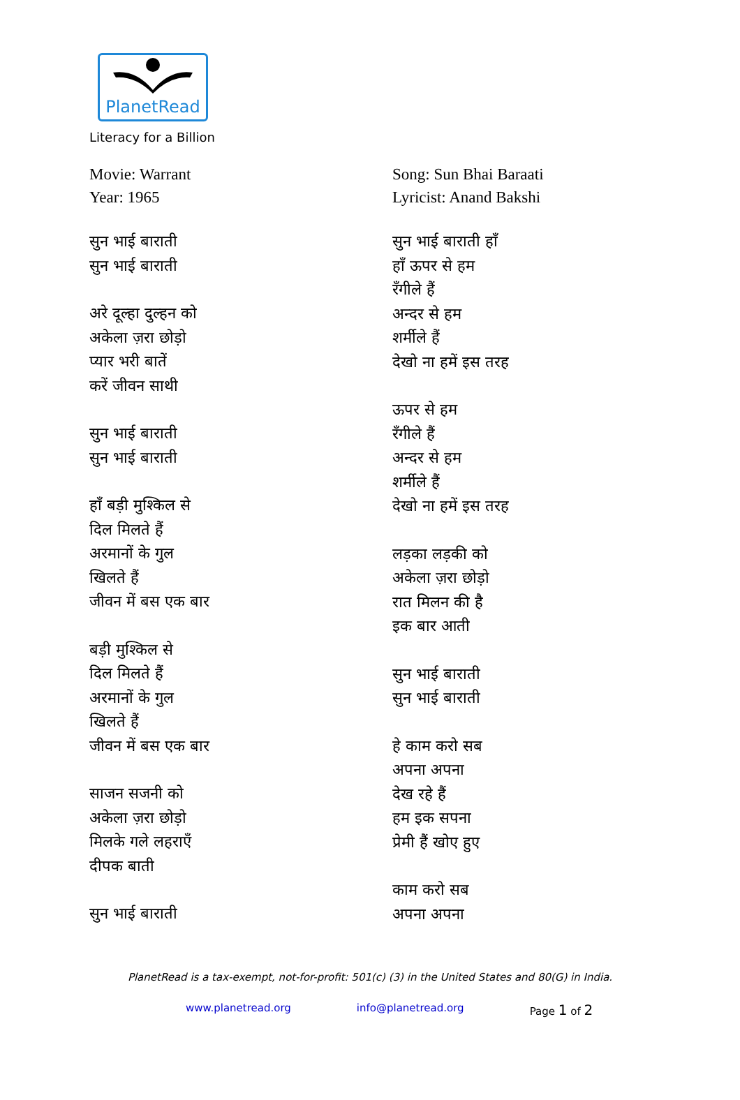PlanetRead
Literacy for a Billion
Movie: Warrant
Year: 1965
सुन भाई बाराती
सुन भाई बाराती
अरे दूल्हा दुल्हन को
अकेला ज़रा छोड़ो
प्यार भरी बातें
करें जीवन साथी
सुन भाई बाराती
सुन भाई बाराती
हाँ बड़ी मुश्किल से
दिल मिलते हैं
अरमानों के गुल
खिलते हैं
जीवन में बस एक बार
बड़ी मुश्किल से
दिल मिलते हैं
अरमानों के गुल
खिलते हैं
जीवन में बस एक बार
साजन सजनी को
अकेला ज़रा छोड़ो
मिलके गले लहराएँ
दीपक बाती
सुन भाई बाराती
Song: Sun Bhai Baraati
Lyricist: Anand Bakshi
सुन भाई बाराती हाँ
हाँ ऊपर से हम
रँगीले हैं
अन्दर से हम
शर्मीले हैं
देखो ना हमें इस तरह
ऊपर से हम
रँगीले हैं
अन्दर से हम
शर्मीले हैं
देखो ना हमें इस तरह
लड़का लड़की को
अकेला ज़रा छोड़ो
रात मिलन की है
इक बार आती
सुन भाई बाराती
सुन भाई बाराती
हे काम करो सब
अपना अपना
देख रहे हैं
हम इक सपना
प्रेमी हैं खोए हुए
काम करो सब
अपना अपना
PlanetRead is a tax-exempt, not-for-profit: 501(c) (3) in the United States and 80(G) in India.
www.planetread.org info@planetread.org Page 1 of 2